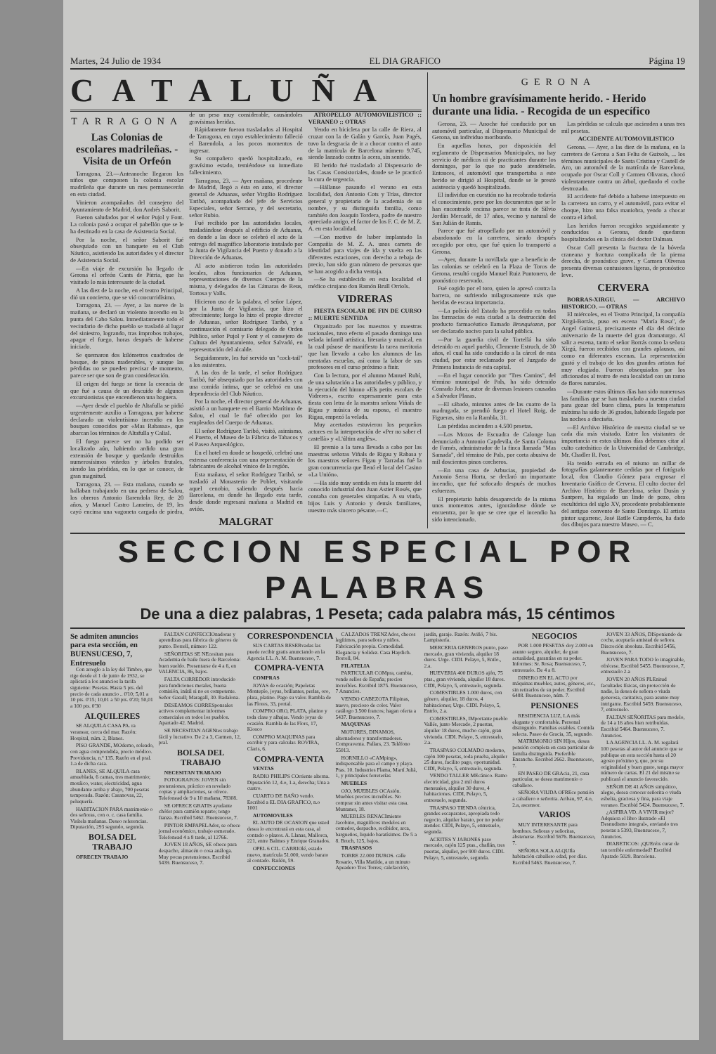Martes, 24 Julio de 1934 EL DIA GRAFICO Página 19
CATALUÑA
TARRAGONA
Las Colonias de escolares madrileñas. - Visita de un Orfeón
Tarragona, 23.—Anteanoche llegaron los niños que componen la colonia escolar madrileña que durante un mes permanecerán en esta ciudad.
Vinieron acompañados del consejero del Ayuntamiento de Madrid, don Andrés Saborit.
Fueron saludados por el señor Pujol y Font. La colonia pasó a ocupar el pabellón que se le ha destinado en la casa de Asistencia Social.
Por la noche, el señor Saborit fué obsequiado con un banquete en el Club Náutico, asistiendo las autoridades y el director de Asistencia Social.
—En viaje de excursión ha llegado de Gerona el orfeón Cants de Pàtria, que ha visitado lo más interesante de la ciudad.
A las diez de la noche, en el teatro Principal, dió un concierto, que se vió concurridísimo.
Tarragona, 23. — Ayer, a las nueve de la mañana, se declaró un violento incendio en la punta del Cabo Salou. Inmediatamente todo el vecindario de dicho pueblo se trasladó al lugar del siniestro, logrando, tras ímprobos trabajos, apagar el fuego, horas después de haberse iniciado.
Se quemaron dos kilómetros cuadrados de bosque, de pinos maderables, y aunque las pérdidas no se pueden precisar de momento, parece ser que son de gran consideración.
El origen del fuego se tiene la creencia de que fué a causa de un descuido de algunos excursionistas que encendieron una hoguera.
—Ayer desde el pueblo de Altafulla se pidió urgentemente auxilio a Tarragona, por haberse declarado un violentísimo incendio en los bosques conocidos por «Mas Rabassa», que abarcan los términos de Altafulla y Calial.
El fuego parece ser no ha podido ser localizado aún, habiendo ardido una gran extensión de bosque y quedando destruídos numerosísimos viñedos y árboles frutales, siendo las pérdidas, en lo que se conoce, de gran magnitud.
Tarragona, 23. — Esta mañana, cuando se hallaban trabajando en una pedrera de Salou, los obreros Antonio Barendola Rey, de 20 años, y Manuel Castro Lameiro, de 19, les cayó encima una vagoneta cargada de piedra, de un peso muy considerable, causándoles gravísimas heridas.
Rápidamente fueron trasladados al Hospital de Tarragona, en cuyo establecimiento falleció el Barendola, a los pocos momentos de ingresar.
Su compañero quedó hospitalizado, en gravísimo estado, temiéndose su inmediato fallecimiento.
Tarragona, 23. — Ayer mañana, procedente de Madrid, llegó a ésta en auto, el director general de Aduanas, señor Virgilio Rodríguez Taribó, acompañado del jefe de Servicios Especiales, señor Serrano, y del secretario, señor Rubio.
Fué recibido por las autoridades locales, trasladándose después al edificio de Aduanas, en donde a las doce se celebró el acto de la entrega del magnífico laboratorio instalado por la Junta de Vigilancia del Puerto y donado a la Dirección de Aduanas.
Al acto asistieron todas las autoridades locales, altos funcionarios de Aduanas, representaciones de diversos Cuerpos de la misma, y delegados de las Cámaras de Reus, Tortosa y Valls.
Hicieron uso de la palabra, el señor López, por la Junta de Vigilancia, que hizo el ofrecimiento; luego lo hizo el propio director de Aduanas, señor Rodríguez Taribó, y a continuación el comisario delegado de Orden Público, señor Pujol y Font y el consejero de Cultura del Ayuntamiento, señor Salvadó, en representación del alcalde.
Seguidamente, les fué servido un "cock-tail" a los asistentes.
A las dos de la tarde, el señor Rodríguez Taribó, fué obsequiado por las autoridades con una comida íntima, que se celebró en una dependencia del Club Náutico.
Por la noche, el director general de Aduanas, asistió a un banquete en el Barrio Marítimo de Salou, el cual le fué ofrecido por los empleados del Cuerpo de Aduanas.
El señor Rodríguez Taribó, visitó, asimismo, el Puerto, el Museo de la Fábrica de Tabacos y el Paseo Arqueológico.
En el hotel en donde se hospedó, celebró una extensa conferencia con una representación de fabricantes de alcohol vínico de la región.
Esta mañana, el señor Rodríguez Taribó, se trasladó al Monasterio de Poblet, visitando aquel cenobio, saliendo después hacia Barcelona, en donde ha llegado esta tarde, desde donde regresará mañana a Madrid en avión.
MALGRAT
ATROPELLO AUTOMOVILISTICO :: VERANEO :: OTRAS
Yendo en bicicleta por la calle de Riera, al cruzar con la de Galán y García, Juan Pagés, tuvo la desgracia de ir a chocar contra el auto de la matrícula de Barcelona número 9.745, siendo lanzado contra la acera, sin sentido.
El herido fué trasladado al Dispensario de las Casas Consistoriales, donde se le practicó la cura de urgencia.
—Hállanse pasando el verano en esta localidad, don Antonio Cots y Trías, director general y propietario de la academia de su nombre, y su distinguida familia, como también don Joaquín Tordera, padre de nuestro apreciado amigo, el factor de los F. C. de M. Z. A. en esta localidad.
—Con motivo de haber implantado la Compañía de M. Z. A. unos carnets de identidad para viajes de ida y vuelta en las diferentes estaciones, con derecho a rebaja de precio, han sido gran número de personas que se han acogido a dicha ventaja.
—Se ha establecido en esta localidad el médico cirujano don Ramón Brull Orriols.
VIDRERAS
FIESTA ESCOLAR DE FIN DE CURSO :: MUERTE SENTIDA
Organizado por los maestros y maestras nacionales, tuvo efecto el pasado domingo una velada infantil artística, literaria y musical, en la cual púsose de manifiesto la tarea meritoria que han llevado a cabo los alumnos de las mentadas escuelas, así como la labor de sus profesores en el curso próximo a finir.
Con la lectura, por el alumno Manuel Rubí, de una salutación a las autoridades y público, y la ejecución del himno «Els petits escolars de Vidreres», escrito expresamente para esta fiesta con letra de la maestra señora Viñals de Rigau y música de su esposo, el maestro Rigau, empezó la velada.
Muy acertados estuvieron los pequeños actores en la interpretación de «Per no saber el castellà» y «L'últim anglès».
El premio a la tarea llevada a cabo por las maestras señoras Viñals de Rigau y Rabasa y los maestros señores Figau y Tarradas fué la gran concurrencia que llenó el local del Casino «La Unión».
—Ha sido muy sentida en ésta la muerte del conocido industrial don Juan Astier Rosés, que contaba con generales simpatías. A su viuda, hijos Luis y Antonio y demás familiares, nuestro más sincero pésame.—C.
GERONA
Un hombre gravísimamente herido. - Herido durante una lidia. - Recogida de un específico
Gerona, 23. — Anoche fué conducido por un automóvil particular, al Dispensario Municipal de Gerona, un individuo moribundo.
En aquellas horas, por disposición del reglamento de Dispensarios Municipales, no hay servicio de médicos ni de practicantes durante los domingos, por lo que no pudo atendérsele. Entonces, el automóvil que transportaba a este herido se dirigió al Hospital, donde se le prestó asistencia y quedó hospitalizado.
El individuo en cuestión no ha recobrado todavía el conocimiento, pero por los documentos que se le han encontrado encima parece se trata de Silvio Jordán Mercadé, de 17 años, vecino y natural de San Julián de Ramis.
Parece que fué atropellado por un automóvil y abandonado en la carretera, siendo después recogido por otro, que fué quien lo transportó a Gerona.
—Ayer, durante la novillada que a beneficio de las colonias se celebró en la Plaza de Toros de Gerona, resultó cogido Manuel Ruiz Puntonero, de pronóstico reservado.
Fué cogido por el toro, quien lo apresó contra la barrera, no sufriendo milagrosamente más que heridas de escasa importancia.
—La policía del Estado ha procedido en todas las farmacias de esta ciudad a la destrucción del producto farmacéutico llamado Bronquiozon, por ser declarado nocivo para la salud pública.
—Por la guardia civil de Tortellá ha sido detenido en aquel pueblo, Clemente Estruch, de 30 años, el cual ha sido conducido a la cárcel de esta ciudad, por estar reclamado por el Juzgado de Primera Instancia de esta capital.
—En el lugar conocido por "Tres Camins", del término municipal de Pals, ha sido detenido Conrado Joher, autor de diversas lesiones causadas a Salvador Planas.
—El sábado, minutos antes de las cuatro de la madrugada, se prendió fuego el Hotel Roig, de Figueras, sito en la Rambla, 31.
Las pérdidas ascienden a 4.500 pesetas.
—Los Mozos de Escuadra de Calonge han denunciado a Antonio Capdevila, de Santa Coloma de Farnés, administrador de la finca llamada "Mas Samada", del término de Pals, por corta abusiva de mil doscientos pinos corcheros.
—En una casa de Arbucias, propiedad de Antonio Serra Horta, se declaró un importante incendio, que fué sofocado después de muchos esfuerzos.
El propietario había desaparecido de la misma unos momentos antes, ignorándose dónde se encuentra, por lo que se cree que el incendio ha sido intencionado.
Las pérdidas se calcula que ascienden a unas tres mil pesetas.
ACCIDENTE AUTOMOVILISTICO
Gerona. — Ayer, a las diez de la mañana, en la carretera de Gerona a San Feliu de Guixols, ... los términos municipales de Santa Cristina y Castell de Aro, un automóvil de la matrícula de Barcelona, ocupado por Oscar Coll y Carmen Olivaras, chocó violentamente contra un árbol, quedando el coche destrozado.
El accidente fué debido a haberse interpuesto en la carretera un carro, y el automóvil, para evitar el choque, hizo una falsa maniobra, yendo a chocar contra el árbol.
Los heridos fueron recogidos seguidamente y conducidos a Gerona, donde quedaron hospitalizados en la clínica del doctor Dalmau.
Oscar Coll presenta la fractura de la bóveda craneana y fractura complicada de la pierna derecha, de pronóstico grave, y Carmen Oliveras presenta diversas contusiones ligeras, de pronóstico leve.
CERVERA
BORRAS-XIRGU. — ARCHIVO HISTORICO. — OTRAS
El miércoles, en el Teatro Principal, la compañía Xirgú-Borrás, puso en escena "María Rosa", de Angel Guimerá, precisamente el día del décimo aniversario de la muerte del gran dramaturgo. Al salir a escena, tanto el señor Borrás como la señora Xirgú, fueron recibidos con grandes aplausos, así como en diferentes escenas. La representación gustó y el trabajo de los dos grandes artistas fué muy elogiado. Fueron obsequiados por los aficionados al teatro de esta localidad con un ramo de flores naturales.
—Durante estos últimos días han sido numerosas las familias que se han trasladado a nuestra ciudad para gozar del buen clima, pues la temperatura máxima ha sido de 36 grados, habiendo llegado por las noches a dieciséis.
—El Archivo Histórico de nuestra ciudad se ve cada día más visitado. Entre los visitantes de importancia en estos últimos días debemos citar al culto catedrático de la Universidad de Cambridge, Mr. Chadler R. Post.
Ha tenido entrada en el mismo un millar de fotografías galantemente cedidas por el fotógrafo local, don Claudio Gómez para engrosar el Inventario Gráfico de Cervera. El culto doctor del Archivo Histórico de Barcelona, señor Durán y Santpere, ha regalado un linde de pozo, obra escultórica del siglo XV, procedente probablemente del antiguo convento de Santo Domingo. El artista pintor sagarrenc, José Batlle Campderrós, ha dado dos dibujos para nuestro Museo. — C.
SECCION ESPECIAL POR PALABRAS
De una a diez palabras, 1 Peseta; cada palabra más, 15 céntimos
Se admiten anuncios para esta sección, en BUENSUCESO, 7, Entresuelo
Con arreglo a la ley del Timbre, que rige desde el 1 de junio de 1932, se aplicará a los anuncios la tarifa siguiente: Pesetas. Hasta 5 pts. del precio de cada anuncio .. 0'10; 5,01 a 10 pts. 0'15; 10,01 a 50 pts. 0'20; 50,01 a 100 pts. 0'30
ALQUILERES
SE ALQUILA CASA PA. ra veranear, cerca del mar. Razón: Hospital, núm. 2, Blanes.
PISO GRANDE, MOderno, soleado, con agua comprendida, precio módico. Providencia, n.º 135. Razón en el pral. 1.a de dicha casa.
BLANES, SE ALQUILA casa amueblada, 6 camas, tres matrimonio; mosáico, water, electricidad, agua abundante arriba y abajo, 700 pesetas temporada. Razón: Casanovas, 22, peluquería.
HABITACION PARA matrimonio o dos señoras, con o. c. casa familia. Visítela mañanas. Deseo referencias. Diputación, 293 segundo, segunda.
BOLSA DEL TRABAJO
OFRECEN TRABAJO
FALTAN CONFECCIOnadoras y aprendizas para fábrica de géneros de punto. Borrell, número 122.
SEÑORITAS SE NEcesitan para Academia de baile fuera de Barcelona: buen sueldo. Presentarse de 4 a 6, en VALENCIA, 86, bajos.
FALTA CORREDOR introducido para fundiciones metales, buena comisión, inútil si no es competente. Señor Gasull; Maragall, 30. Badalona.
DESEAMOS CORRESponsales activos complementar informes comerciales en todos los pueblos. Apartado 42. Madrid.
SE NECESITAN AGENtes trabajo fácil y lucrativo. De 2 a 3, Carmen, 12, pral.
BOLSA DEL TRABAJO
NECESITAN TRABAJO
FOTOGRAFOS: JOVEN sin pretensiones, práctico en revelado copias y ampliaciones, se ofrece. Telefonead de 9 a 10 mañana, 78308.
SE OFRECE GRATIS ayudante chófer para camión reparto; tengo fianza. Escribid 5462. Buensuceso, 7.
PINTOR EMPAPELAdor, se ofrece jornal económico, trabajo esmerado. Telefonead 4 a 8 tarde, al 12766.
JOVEN 18 AÑOS, SE ofrece para despacho, almacén o cosa análoga. Muy pocas pretensiones. Escribid 5439. Buensuceso, 7.
CORRESPONDENCIA
SUS CARTAS RESERvadas las puede recibir gratis anunciando en la Agencia LL. A. M. Buensuceso, 7.
COMPRA-VENTA
COMPRAS
JOYAS de ocasión; Papeletas Montepío, joyas, brillantes, perlas, oro, plata, platino. Pago su valor. Rambla de las Flores, 33, portal.
COMPRO ORO, PLATA, platino y toda clase y alhajas. Vendo joyas de ocasión. Rambla de las Flors, 17, Kiosco
COMPRO MAQUINAS para escribir y para calcular. ROVIRA, Claris, 6.
COMPRA-VENTA
VENTAS
RADIO PHILIPS COrriente alterna. Diputación 12, 4.o, 1.a, derecha; Una a cuatro.
CUARTO DE BAÑO vendo. Escribid a EL DIA GRAFICO, n.o 1001
AUTOMOVILES
EL AUTO DE OCASION que usted desea lo encontrará en esta casa, al contado o plazos. A. Llanas, Mallorca, 221, entre Balmes y Enrique Granados.
OPEL 6 CIL. CABRIOlé, estado nuevo, matrícula 51.000, vendo barato al contado. Bailén, 59.
CONFECCIONES
CALZADOS TRENZAdos, checos legítimos, para señora y niños. Fabricación propia. Comodidad. Elegancia y Solidez. Casa Haydich. Borrell, 84.
FILATELIA
PARTICULAR COMpra, cambia, vende sellos de España; precios increíbles. Escribid 1875. Buensuceso, 7 Anuncios.
VENDO CABEZOTA Filipinas, nuevo, precioso de color. Valor catálogo 3.500 francos; hagan oferta a 5437. Buensuceso, 7.
MAQUINAS
MOTORES, DINAMOS, alternadores y transformadores. Compraventa. Pallars, 23. Teléfono 55013.
HORNILLO «CAMping», indispensable para el campo y playa. Ptas. 10. Industries Flama, Martí Julià, 1, y principales ferreterías
MUEBLES
OJO, MUEBLES OCAsión. Muebles precios increíbles. No comprar sin antes visitar esta casa. Muntaner, 18.
MUEBLES RENACImiento Jacobino, magníficos modelos en comedor, despacho, recibidor, arca, bargueños, liquido baratísimos. De 5 a 8. Bruch, 125, bajos.
TRASPASOS
TORRE 22.000 DUROS. calle Rosario, Villa Matilde, a un minuto Apeadero Tres Torres; calefacción, jardín, garaje. Razón: Aviñó, 7 bis. Lampistería.
MERCERIA GENEROS punto, paso mercado, gran vivienda, alquiler 18 duros. Urge. CIDI. Pelayo, 5, Entlo., 2.a.
HUEVERIA 400 DUROS ajón, 75 ptas., gran vivienda, alquiler 18 duros. CIDI, Pelayo, 5, entresuelo, segunda.
COMESTIBLES 1.000 duros, con género, alquiler, 18 duros, 4 habitaciones; Urge. CIDI. Pelayo, 5, Entrlo, 2.a.
COMESTIBLES, IMportante pueblo Vallés, junto Mercado, 2 puertas, alquiler 18 duros, mucho cajón, gran vivienda. CIDI. Pelayo, 5, entresuelo, 2.a.
TRASPASO COLMADO moderno, cajón 300 pesetas, toda prueba, alquiler 25 duros, facilito pago, oportunidad. CIDI, Pelayo, 5, entresuelo, segunda.
VENDO TALLER MEcánico. Ramo electricidad, gira 2 mil duros mensuales, alquiler 30 duros, 4 habitaciones. CIDI, Pelayo, 5, entresuelo, segunda.
TRASPASO TIENDA céntrica, grandes escaparates, apropiada todo negocio, alquiler barato, por no poder atender. CIDI, Pelayo, 5, entresuelo, segunda.
ACEITES Y JABONES paso mercado, cajón 125 ptas., chaflán, tres puertas, alquiler, por 900 duros. CIDI. Pelayo, 5, entresuelo, segunda.
NEGOCIOS
POR 1.000 PESETAS doy 2.000 en asunto seguro, alquiler, de gran actualidad, garantías en su poder. Informes: Sr. Rosa; Buensuceso, 7, entresuelo. De 4 a 8.
DINERO EN EL ACTO por máquinas muebles, autos, géneros, etc., sin retirarlos de su poder. Escribid 6488. Buensuceso, núm. 7.
PENSIONES
RESIDENCIA LUZ, LA más elegante y confortable. Personal distinguido. Familias estables. Comida selecta. Paseo de Gracia, 35, segundo.
MATRIMONIO SIN HIjos, desea pensión completa en casa particular de familia distinguida. Preferible Ensanche. Escribid 2662. Buensuceso, 7.
EN PASEO DE GRAcia, 21, casa particular, se desea matrimonio o caballero.
SEÑORA VIUDA OFREce pensión a caballero o señorita. Aribau, 97, 4.o, 2.a, ascensor.
VARIOS
MUY INTERESANTE para hombres. Señoras y señoritas, abstenerse. Escribid 5676. Buensuceso, 7.
SEÑORA SOLA ALQUIla habitación caballero edad, por días. Escribid 5463. Buensuceso, 7.
JOVEN 33 AÑOS, DISponiendo de coche, aceptaría amistad de señora. Discreción absoluta. Escribid 5456, Buensuceso, 7.
JOVEN PARA TODO lo imaginable, ofrécese. Escribid 5455. Buensuceso, 7, entresuelo 2.a
JOVEN 20 AÑOS PLEnitud facultades físicas, sin protección de nadie, la desea de señora o viuda generosa, caritativa, para asunto muy intrigante. Escribid 5459. Buensuceso, 7, entresuelo.
FALTAN SEÑORITAS para modelo, de 14 a 16 años bien retribuídas. Escribid 5464. Buensuceso, 7. Anuncios.
LA AGENCIA LL. A. M. regalará 100 pesetas al autor del anuncio que se publique en esta sección hasta el 20 agosto próximo y, que, por su originalidad y buen gusto, tenga mayor número de cartas. El 21 del mismo se publicará el anuncio favorecido.
SEÑOR DE 41 AÑOS simpático, alegre, desea conocer señorita o viuda esbelta, graciosa y fina, para viaje veraneo. Escribid 5424. Buensuceso, 7.
¿ASPIRA VD. A VIVIR mejor? Adquiera el libro ilustrado «El Desnudismo integral», enviando tres pesetas a 5393, Buensuceso, 7, Anuncios.
DIABETICOS: ¡QUEréis curar de tan terrible enfermedad? Escribid Apatado 5029. Barcelona.